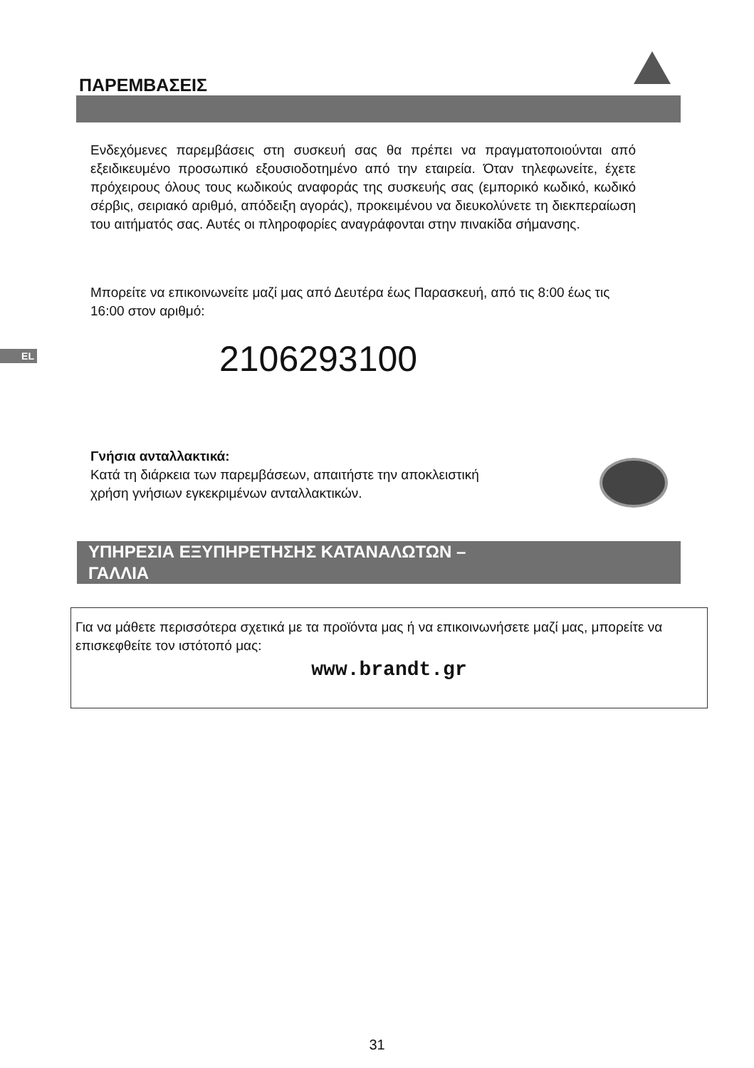ΠΑΡΕΜΒΑΣΕΙΣ
Ενδεχόμενες παρεμβάσεις στη συσκευή σας θα πρέπει να πραγματοποιούνται από εξειδικευμένο προσωπικό εξουσιοδοτημένο από την εταιρεία. Όταν τηλεφωνείτε, έχετε πρόχειρους όλους τους κωδικούς αναφοράς της συσκευής σας (εμπορικό κωδικό, κωδικό σέρβις, σειριακό αριθμό, απόδειξη αγοράς), προκειμένου να διευκολύνετε τη διεκπεραίωση του αιτήματός σας. Αυτές οι πληροφορίες αναγράφονται στην πινακίδα σήμανσης.
Μπορείτε να επικοινωνείτε μαζί μας από Δευτέρα έως Παρασκευή, από τις 8:00 έως τις 16:00 στον αριθμό:
EL 2106293100
Γνήσια ανταλλακτικά:
Κατά τη διάρκεια των παρεμβάσεων, απαιτήστε την αποκλειστική χρήση γνήσιων εγκεκριμένων ανταλλακτικών.
ΥΠΗΡΕΣΙΑ ΕΞΥΠΗΡΕΤΗΣΗΣ ΚΑΤΑΝΑΛΩΤΩΝ –
ΓΑΛΛΙΑ
Για να μάθετε περισσότερα σχετικά με τα προϊόντα μας ή να επικοινωνήσετε μαζί μας, μπορείτε να επισκεφθείτε τον ιστότοπό μας:
www.brandt.gr
31